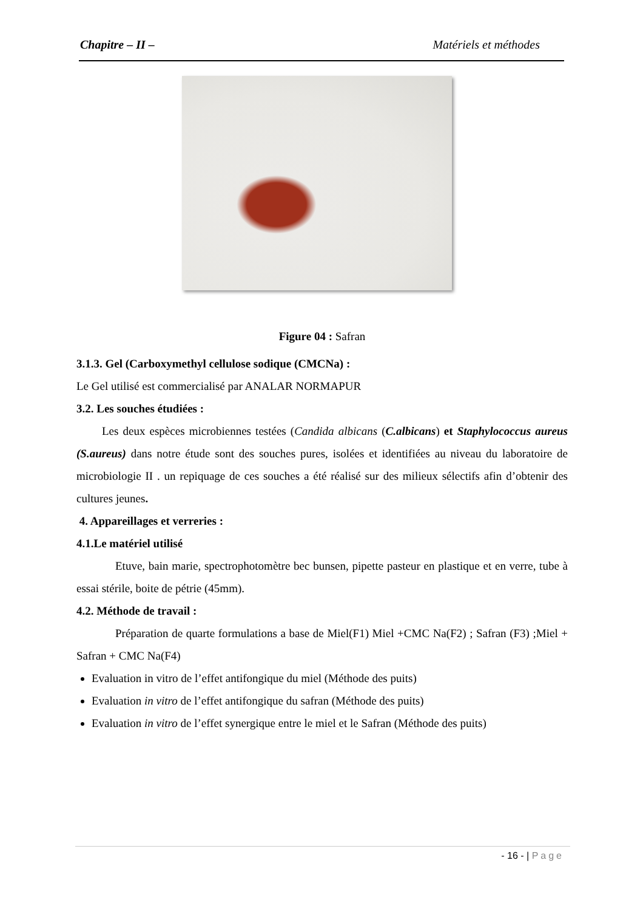Chapitre – II – Matériels et méthodes
Figure 04 : Safran
3.1.3. Gel (Carboxymethyl cellulose sodique (CMCNa) :
Le Gel utilisé est commercialisé par ANALAR NORMAPUR
3.2. Les souches étudiées :
Les deux espèces microbiennes testées (Candida albicans (C.albicans) et Staphylococcus aureus (S.aureus) dans notre étude sont des souches pures, isolées et identifiées au niveau du laboratoire de microbiologie II . un repiquage de ces souches a été réalisé sur des milieux sélectifs afin d’obtenir des cultures jeunes.
4. Appareillages et verreries :
4.1.Le matériel utilisé
Etuve, bain marie, spectrophotomètre bec bunsen, pipette pasteur en plastique et en verre, tube à essai stérile, boite de pétrie (45mm).
4.2. Méthode de travail :
Préparation de quarte formulations a base de Miel(F1) Miel +CMC Na(F2) ; Safran (F3) ;Miel + Safran + CMC Na(F4)
Evaluation in vitro de l’effet antifongique du miel (Méthode des puits)
Evaluation in vitro de l’effet antifongique du safran (Méthode des puits)
Evaluation in vitro de l’effet synergique entre le miel et le Safran (Méthode des puits)
- 16 - | Page